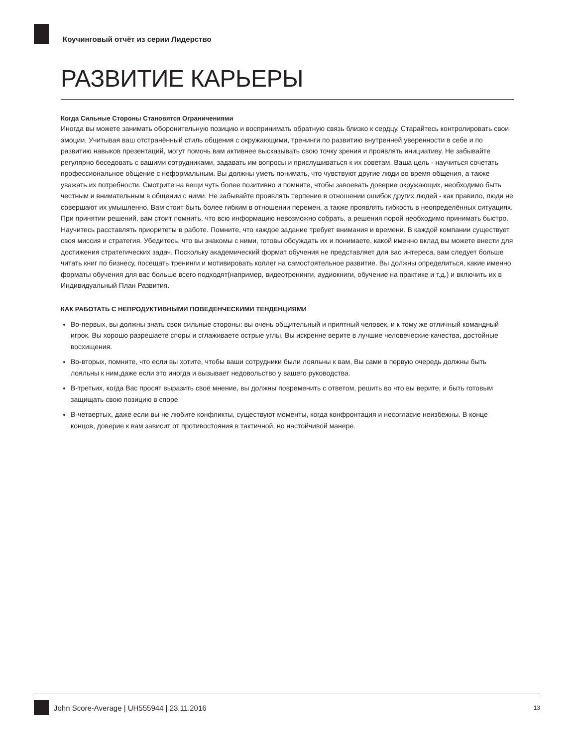Коучинговый отчёт из серии Лидерство
РАЗВИТИЕ КАРЬЕРЫ
Когда Сильные Стороны Становятся Ограничениями
Иногда вы можете занимать оборонительную позицию и воспринимать обратную связь близко к сердцу. Старайтесь контролировать свои эмоции. Учитывая ваш отстранённый стиль общения с окружающими, тренинги по развитию внутренней уверенности в себе и по развитию навыков презентаций, могут помочь вам активнее высказывать свою точку зрения и проявлять инициативу. Не забывайте регулярно беседовать с вашими сотрудниками, задавать им вопросы и прислушиваться к их советам. Ваша цель - научиться сочетать профессиональное общение с неформальным. Вы должны уметь понимать, что чувствуют другие люди во время общения, а также уважать их потребности. Смотрите на вещи чуть более позитивно и помните, чтобы завоевать доверие окружающих, необходимо быть честным и внимательным в общении с ними. Не забывайте проявлять терпение в отношении ошибок других людей - как правило, люди не совершают их умышленно. Вам стоит быть более гибким в отношении перемен, а также проявлять гибкость в неопределённых ситуациях. При принятии решений, вам стоит помнить, что всю информацию невозможно собрать, а решения порой необходимо принимать быстро. Научитесь расставлять приоритеты в работе. Помните, что каждое задание требует внимания и времени. В каждой компании существует своя миссия и стратегия. Убедитесь, что вы знакомы с ними, готовы обсуждать их и понимаете, какой именно вклад вы можете внести для достижения стратегических задач. Поскольку академический формат обучения не представляет для вас интереса, вам следует больше читать книг по бизнесу, посещать тренинги и мотивировать коллег на самостоятельное развитие. Вы должны определиться, какие именно форматы обучения для вас больше всего подходят(например, видеотренинги, аудиокниги, обучение на практике и т.д.) и включить их в Индивидуальный План Развития.
КАК РАБОТАТЬ С НЕПРОДУКТИВНЫМИ ПОВЕДЕНЧЕСКИМИ ТЕНДЕНЦИЯМИ
Во-первых, вы должны знать свои сильные стороны: вы очень общительный и приятный человек, и к тому же отличный командный игрок. Вы хорошо разрешаете споры и сглаживаете острые углы. Вы искренне верите в лучшие человеческие качества, достойные восхищения.
Во-вторых, помните, что если вы хотите, чтобы ваши сотрудники были лояльны к вам, Вы сами в первую очередь должны быть лояльны к ним,даже если это иногда и вызывает недовольство у вашего руководства.
В-третьих, когда Вас просят выразить своё мнение, вы должны повременить с ответом, решить во что вы верите, и быть готовым защищать свою позицию в споре.
В-четвертых, даже если вы не любите конфликты, существуют моменты, когда конфронтация и несогласие неизбежны. В конце концов, доверие к вам зависит от противостояния в тактичной, но настойчивой манере.
John Score-Average | UH555944 | 23.11.2016 13